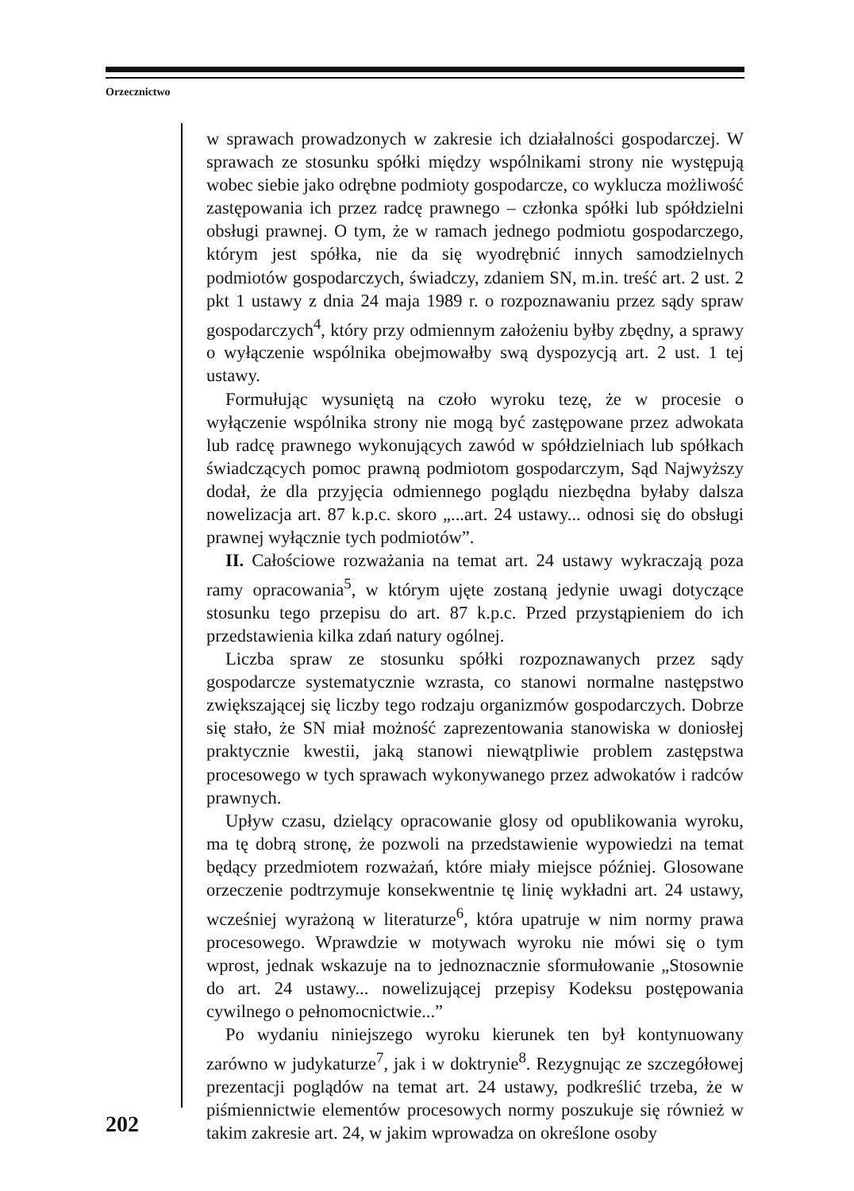Orzecznictwo
w sprawach prowadzonych w zakresie ich działalności gospodarczej. W sprawach ze stosunku spółki między wspólnikami strony nie występują wobec siebie jako odrębne podmioty gospodarcze, co wyklucza możliwość zastępowania ich przez radcę prawnego – członka spółki lub spółdzielni obsługi prawnej. O tym, że w ramach jednego podmiotu gospodarczego, którym jest spółka, nie da się wyodrębnić innych samodzielnych podmiotów gospodarczych, świadczy, zdaniem SN, m.in. treść art. 2 ust. 2 pkt 1 ustawy z dnia 24 maja 1989 r. o rozpoznawaniu przez sądy spraw gospodarczych<sup>4</sup>, który przy odmiennym założeniu byłby zbędny, a sprawy o wyłączenie wspólnika obejmowałby swą dyspozycją art. 2 ust. 1 tej ustawy.
Formułując wysuniętą na czoło wyroku tezę, że w procesie o wyłączenie wspólnika strony nie mogą być zastępowane przez adwokata lub radcę prawnego wykonujących zawód w spółdzielniach lub spółkach świadczących pomoc prawną podmiotom gospodarczym, Sąd Najwyższy dodał, że dla przyjęcia odmiennego poglądu niezbędna byłaby dalsza nowelizacja art. 87 k.p.c. skoro „...art. 24 ustawy... odnosi się do obsługi prawnej wyłącznie tych podmiotów”.
II. Całościowe rozważania na temat art. 24 ustawy wykraczają poza ramy opracowania<sup>5</sup>, w którym ujęte zostaną jedynie uwagi dotyczące stosunku tego przepisu do art. 87 k.p.c. Przed przystąpieniem do ich przedstawienia kilka zdań natury ogólnej.
Liczba spraw ze stosunku spółki rozpoznawanych przez sądy gospodarcze systematycznie wzrasta, co stanowi normalne następstwo zwiększającej się liczby tego rodzaju organizmów gospodarczych. Dobrze się stało, że SN miał możność zaprezentowania stanowiska w doniosłej praktycznie kwestii, jaką stanowi niewątpliwie problem zastępstwa procesowego w tych sprawach wykonywanego przez adwokatów i radców prawnych.
Upływ czasu, dzielący opracowanie glosy od opublikowania wyroku, ma tę dobrą stronę, że pozwoli na przedstawienie wypowiedzi na temat będący przedmiotem rozważań, które miały miejsce później. Glosowane orzeczenie podtrzymuje konsekwentnie tę linię wykładni art. 24 ustawy, wcześniej wyrażoną w literaturze<sup>6</sup>, która upatruje w nim normy prawa procesowego. Wprawdzie w motywach wyroku nie mówi się o tym wprost, jednak wskazuje na to jednoznacznie sformułowanie „Stosownie do art. 24 ustawy... nowelizującej przepisy Kodeksu postępowania cywilnego o pełnomocnictwie...”
Po wydaniu niniejszego wyroku kierunek ten był kontynuowany zarówno w judykaturze<sup>7</sup>, jak i w doktrynie<sup>8</sup>. Rezygnując ze szczegółowej prezentacji poglądów na temat art. 24 ustawy, podkreślić trzeba, że w piśmiennictwie elementów procesowych normy poszukuje się również w takim zakresie art. 24, w jakim wprowadza on określone osoby
202